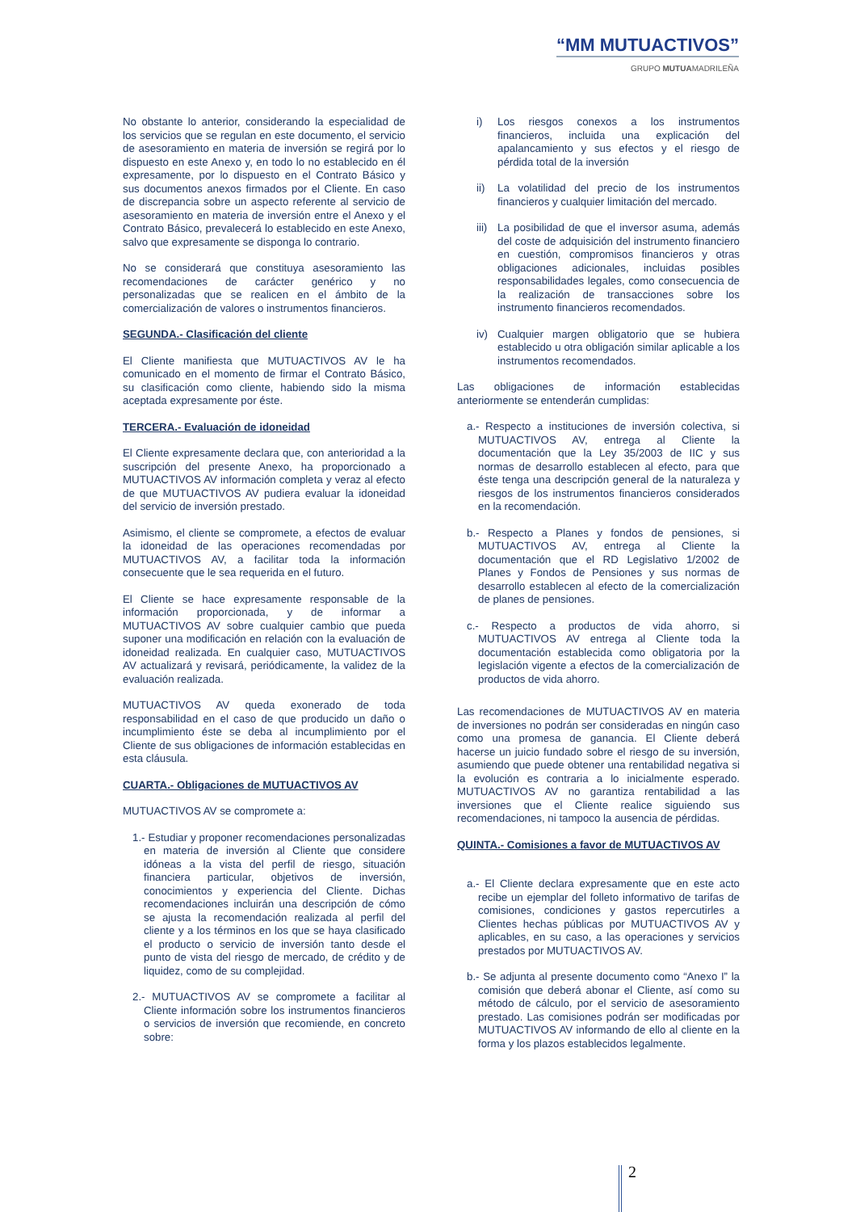“MM MUTUACTIVOS”
GRUPO MUTUAMADRILEÑA
No obstante lo anterior, considerando la especialidad de los servicios que se regulan en este documento, el servicio de asesoramiento en materia de inversión se regirá por lo dispuesto en este Anexo y, en todo lo no establecido en él expresamente, por lo dispuesto en el Contrato Básico y sus documentos anexos firmados por el Cliente. En caso de discrepancia sobre un aspecto referente al servicio de asesoramiento en materia de inversión entre el Anexo y el Contrato Básico, prevalecerá lo establecido en este Anexo, salvo que expresamente se disponga lo contrario.
No se considerará que constituya asesoramiento las recomendaciones de carácter genérico y no personalizadas que se realicen en el ámbito de la comercialización de valores o instrumentos financieros.
SEGUNDA.- Clasificación del cliente
El Cliente manifiesta que MUTUACTIVOS AV le ha comunicado en el momento de firmar el Contrato Básico, su clasificación como cliente, habiendo sido la misma aceptada expresamente por éste.
TERCERA.- Evaluación de idoneidad
El Cliente expresamente declara que, con anterioridad a la suscripción del presente Anexo, ha proporcionado a MUTUACTIVOS AV información completa y veraz al efecto de que MUTUACTIVOS AV pudiera evaluar la idoneidad del servicio de inversión prestado.
Asimismo, el cliente se compromete, a efectos de evaluar la idoneidad de las operaciones recomendadas por MUTUACTIVOS AV, a facilitar toda la información consecuente que le sea requerida en el futuro.
El Cliente se hace expresamente responsable de la información proporcionada, y de informar a MUTUACTIVOS AV sobre cualquier cambio que pueda suponer una modificación en relación con la evaluación de idoneidad realizada. En cualquier caso, MUTUACTIVOS AV actualizará y revisará, periódicamente, la validez de la evaluación realizada.
MUTUACTIVOS AV queda exonerado de toda responsabilidad en el caso de que producido un daño o incumplimiento éste se deba al incumplimiento por el Cliente de sus obligaciones de información establecidas en esta cláusula.
CUARTA.- Obligaciones de MUTUACTIVOS AV
MUTUACTIVOS AV se compromete a:
1.- Estudiar y proponer recomendaciones personalizadas en materia de inversión al Cliente que considere idóneas a la vista del perfil de riesgo, situación financiera particular, objetivos de inversión, conocimientos y experiencia del Cliente. Dichas recomendaciones incluirán una descripción de cómo se ajusta la recomendación realizada al perfil del cliente y a los términos en los que se haya clasificado el producto o servicio de inversión tanto desde el punto de vista del riesgo de mercado, de crédito y de liquidez, como de su complejidad.
2.- MUTUACTIVOS AV se compromete a facilitar al Cliente información sobre los instrumentos financieros o servicios de inversión que recomiende, en concreto sobre:
i) Los riesgos conexos a los instrumentos financieros, incluida una explicación del apalancamiento y sus efectos y el riesgo de pérdida total de la inversión
ii) La volatilidad del precio de los instrumentos financieros y cualquier limitación del mercado.
iii)
La posibilidad de que el inversor asuma, además del coste de adquisición del instrumento financiero en cuestión, compromisos financieros y otras obligaciones adicionales, incluidas posibles responsabilidades legales, como consecuencia de la realización de transacciones sobre los instrumento financieros recomendados.
iv) Cualquier margen obligatorio que se hubiera establecido u otra obligación similar aplicable a los instrumentos recomendados.
Las obligaciones de información establecidas anteriormente se entenderán cumplidas:
a.- Respecto a instituciones de inversión colectiva, si MUTUACTIVOS AV, entrega al Cliente la documentación que la Ley 35/2003 de IIC y sus normas de desarrollo establecen al efecto, para que éste tenga una descripción general de la naturaleza y riesgos de los instrumentos financieros considerados en la recomendación.
b.- Respecto a Planes y fondos de pensiones, si MUTUACTIVOS AV, entrega al Cliente la documentación que el RD Legislativo 1/2002 de Planes y Fondos de Pensiones y sus normas de desarrollo establecen al efecto de la comercialización de planes de pensiones.
c.- Respecto a productos de vida ahorro, si MUTUACTIVOS AV entrega al Cliente toda la documentación establecida como obligatoria por la legislación vigente a efectos de la comercialización de productos de vida ahorro.
Las recomendaciones de MUTUACTIVOS AV en materia de inversiones no podrán ser consideradas en ningún caso como una promesa de ganancia. El Cliente deberá hacerse un juicio fundado sobre el riesgo de su inversión, asumiendo que puede obtener una rentabilidad negativa si la evolución es contraria a lo inicialmente esperado. MUTUACTIVOS AV no garantiza rentabilidad a las inversiones que el Cliente realice siguiendo sus recomendaciones, ni tampoco la ausencia de pérdidas.
QUINTA.- Comisiones a favor de MUTUACTIVOS AV
a.- El Cliente declara expresamente que en este acto recibe un ejemplar del folleto informativo de tarifas de comisiones, condiciones y gastos repercutirles a Clientes hechas públicas por MUTUACTIVOS AV y aplicables, en su caso, a las operaciones y servicios prestados por MUTUACTIVOS AV.
b.- Se adjunta al presente documento como “Anexo I” la comisión que deberá abonar el Cliente, así como su método de cálculo, por el servicio de asesoramiento prestado. Las comisiones podrán ser modificadas por MUTUACTIVOS AV informando de ello al cliente en la forma y los plazos establecidos legalmente.
2